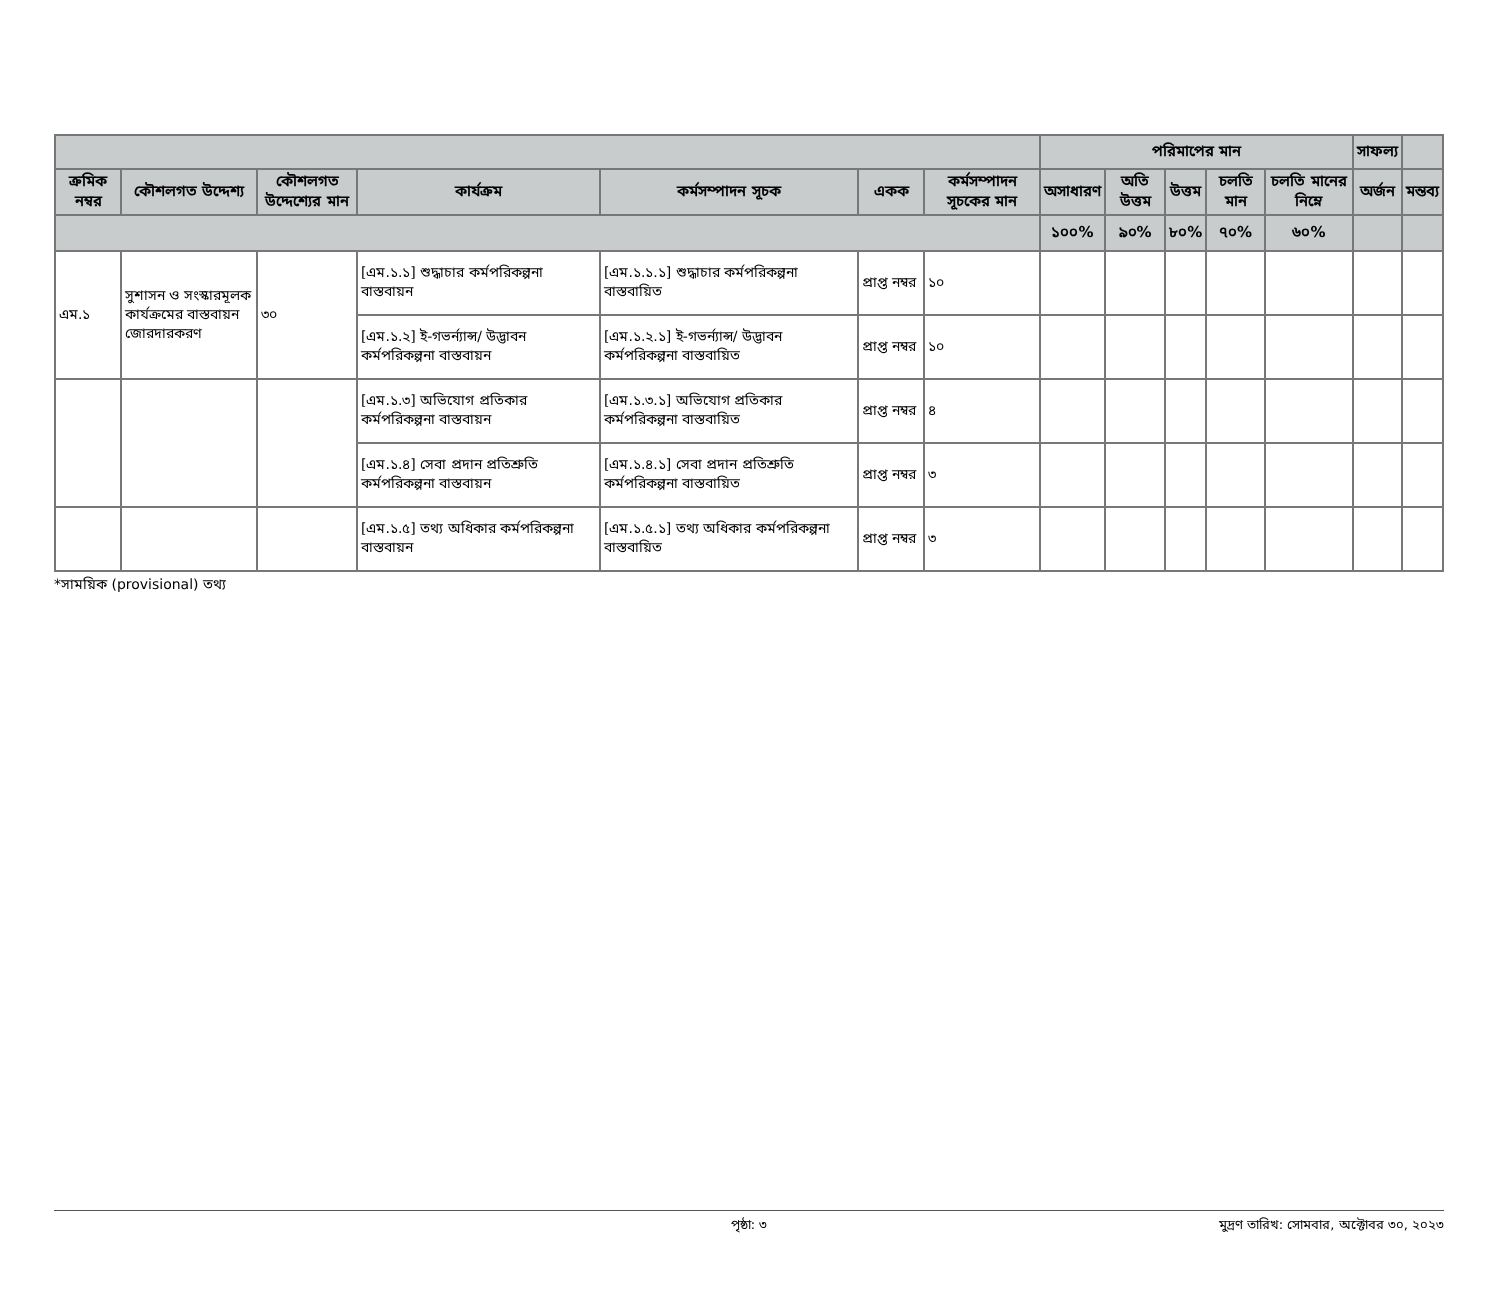| | | | | | | | পরিমাপের মান | | | | | সাফল্য | |
| --- | --- | --- | --- | --- | --- | --- | --- | --- | --- | --- | --- | --- | --- |
| ক্রমিক নম্বর | কৌশলগত উদ্দেশ্য | কৌশলগত উদ্দেশ্যের মান | কার্যক্রম | কর্মসম্পাদন সূচক | একক | কর্মসম্পাদন সূচকের মান | অসাধারণ | অতি উত্তম | উত্তম | চলতি মান | চলতি মানের নিম্নে | অর্জন | মন্তব্য |
| | | | | | | | ১০০% | ৯০% | ৮০% | ৭০% | ৬০% | | |
| এম.১ | সুশাসন ও সংস্কারমূলক কার্যক্রমের বাস্তবায়ন জোরদারকরণ | ৩০ | [এম.১.১] শুদ্ধাচার কর্মপরিকল্পনা বাস্তবায়ন | [এম.১.১.১] শুদ্ধাচার কর্মপরিকল্পনা বাস্তবায়িত | প্রাপ্ত নম্বর | ১০ | | | | | | | |
| | | | [এম.১.২] ই-গভর্ন্যান্স/ উদ্ভাবন কর্মপরিকল্পনা বাস্তবায়ন | [এম.১.২.১] ই-গভর্ন্যান্স/ উদ্ভাবন কর্মপরিকল্পনা বাস্তবায়িত | প্রাপ্ত নম্বর | ১০ | | | | | | | |
| | | | [এম.১.৩] অভিযোগ প্রতিকার কর্মপরিকল্পনা বাস্তবায়ন | [এম.১.৩.১] অভিযোগ প্রতিকার কর্মপরিকল্পনা বাস্তবায়িত | প্রাপ্ত নম্বর | ৪ | | | | | | | |
| | | | [এম.১.৪] সেবা প্রদান প্রতিশ্রুতি কর্মপরিকল্পনা বাস্তবায়ন | [এম.১.৪.১] সেবা প্রদান প্রতিশ্রুতি কর্মপরিকল্পনা বাস্তবায়িত | প্রাপ্ত নম্বর | ৩ | | | | | | | |
| | | | [এম.১.৫] তথ্য অধিকার কর্মপরিকল্পনা বাস্তবায়ন | [এম.১.৫.১] তথ্য অধিকার কর্মপরিকল্পনা বাস্তবায়িত | প্রাপ্ত নম্বর | ৩ | | | | | | | |
*সাময়িক (provisional) তথ্য
পৃষ্ঠা: ৩ মুদ্রণ তারিখ: সোমবার, অক্টোবর ৩০, ২০২৩